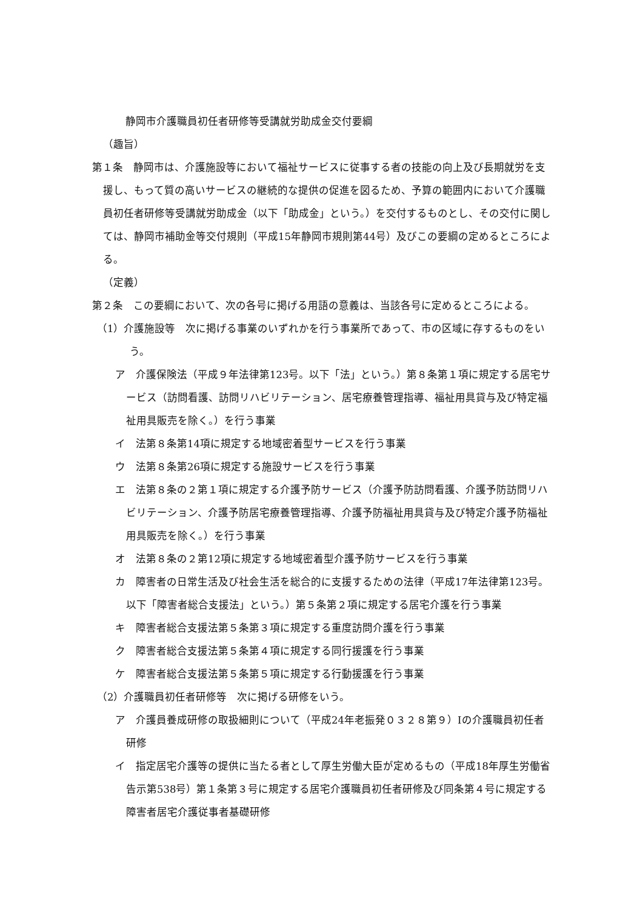静岡市介護職員初任者研修等受講就労助成金交付要綱
（趣旨）
第１条　静岡市は、介護施設等において福祉サービスに従事する者の技能の向上及び長期就労を支援し、もって質の高いサービスの継続的な提供の促進を図るため、予算の範囲内において介護職員初任者研修等受講就労助成金（以下「助成金」という。）を交付するものとし、その交付に関しては、静岡市補助金等交付規則（平成15年静岡市規則第44号）及びこの要綱の定めるところによる。
（定義）
第２条　この要綱において、次の各号に掲げる用語の意義は、当該各号に定めるところによる。
（1）介護施設等　次に掲げる事業のいずれかを行う事業所であって、市の区域に存するものをいう。
ア　介護保険法（平成９年法律第123号。以下「法」という。）第８条第１項に規定する居宅サービス（訪問看護、訪問リハビリテーション、居宅療養管理指導、福祉用具貸与及び特定福祉用具販売を除く。）を行う事業
イ　法第８条第14項に規定する地域密着型サービスを行う事業
ウ　法第８条第26項に規定する施設サービスを行う事業
エ　法第８条の２第１項に規定する介護予防サービス（介護予防訪問看護、介護予防訪問リハビリテーション、介護予防居宅療養管理指導、介護予防福祉用具貸与及び特定介護予防福祉用具販売を除く。）を行う事業
オ　法第８条の２第12項に規定する地域密着型介護予防サービスを行う事業
カ　障害者の日常生活及び社会生活を総合的に支援するための法律（平成17年法律第123号。以下「障害者総合支援法」という。）第５条第２項に規定する居宅介護を行う事業
キ　障害者総合支援法第５条第３項に規定する重度訪問介護を行う事業
ク　障害者総合支援法第５条第４項に規定する同行援護を行う事業
ケ　障害者総合支援法第５条第５項に規定する行動援護を行う事業
（2）介護職員初任者研修等　次に掲げる研修をいう。
ア　介護員養成研修の取扱細則について（平成24年老振発０３２８第９）Ⅰの介護職員初任者研修
イ　指定居宅介護等の提供に当たる者として厚生労働大臣が定めるもの（平成18年厚生労働省告示第538号）第１条第３号に規定する居宅介護職員初任者研修及び同条第４号に規定する障害者居宅介護従事者基礎研修